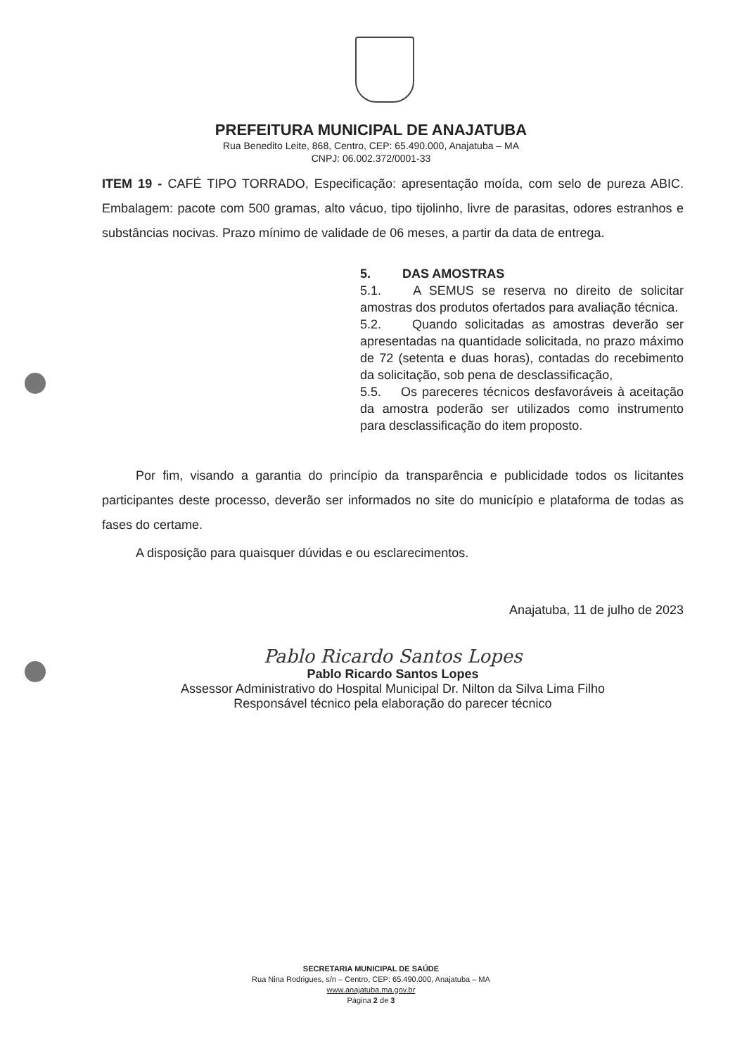PREFEITURA MUNICIPAL DE ANAJATUBA
Rua Benedito Leite, 868, Centro, CEP: 65.490.000, Anajatuba – MA
CNPJ: 06.002.372/0001-33
ITEM 19 - CAFÉ TIPO TORRADO, Especificação: apresentação moída, com selo de pureza ABIC. Embalagem: pacote com 500 gramas, alto vácuo, tipo tijolinho, livre de parasitas, odores estranhos e substâncias nocivas. Prazo mínimo de validade de 06 meses, a partir da data de entrega.
5. DAS AMOSTRAS
5.1. A SEMUS se reserva no direito de solicitar amostras dos produtos ofertados para avaliação técnica.
5.2. Quando solicitadas as amostras deverão ser apresentadas na quantidade solicitada, no prazo máximo de 72 (setenta e duas horas), contadas do recebimento da solicitação, sob pena de desclassificação,
5.5. Os pareceres técnicos desfavoráveis à aceitação da amostra poderão ser utilizados como instrumento para desclassificação do item proposto.
Por fim, visando a garantia do princípio da transparência e publicidade todos os licitantes participantes deste processo, deverão ser informados no site do município e plataforma de todas as fases do certame.
A disposição para quaisquer dúvidas e ou esclarecimentos.
Anajatuba, 11 de julho de 2023
Pablo Ricardo Santos Lopes
Pablo Ricardo Santos Lopes
Assessor Administrativo do Hospital Municipal Dr. Nilton da Silva Lima Filho
Responsável técnico pela elaboração do parecer técnico
SECRETARIA MUNICIPAL DE SAÚDE
Rua Nina Rodrigues, s/n – Centro, CEP: 65.490.000, Anajatuba – MA
www.anajatuba.ma.gov.br
Página 2 de 3